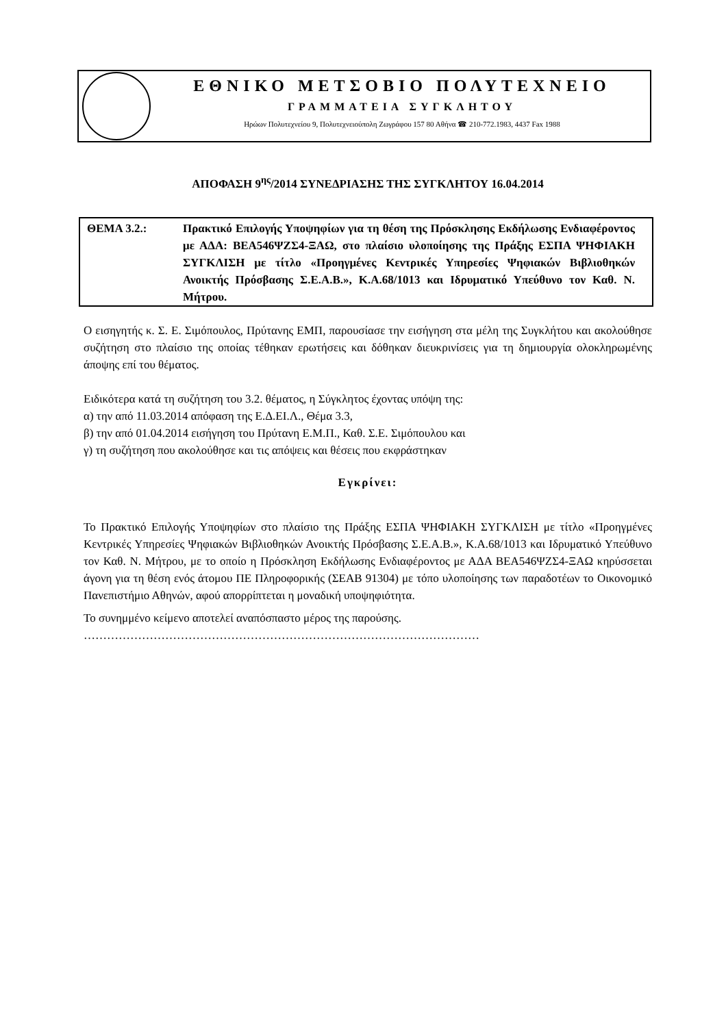ΕΘΝΙΚΟ ΜΕΤΣΟΒΙΟ ΠΟΛΥΤΕΧΝΕΙΟ
ΓΡΑΜΜΑΤΕΙΑ ΣΥΓΚΛΗΤΟΥ
Ηρώων Πολυτεχνείου 9, Πολυτεχνειούπολη Ζωγράφου 157 80 Αθήνα ☎ 210-772.1983, 4437 Fax 1988
ΑΠΟΦΑΣΗ 9<sup>ης</sup>/2014 ΣΥΝΕΔΡΙΑΣΗΣ ΤΗΣ ΣΥΓΚΛΗΤΟΥ 16.04.2014
ΘΕΜΑ 3.2.: Πρακτικό Επιλογής Υποψηφίων για τη θέση της Πρόσκλησης Εκδήλωσης Ενδιαφέροντος με ΑΔΑ: ΒΕΑ546ΨΖΣ4-ΞΑΩ, στο πλαίσιο υλοποίησης της Πράξης ΕΣΠΑ ΨΗΦΙΑΚΗ ΣΥΓΚΛΙΣΗ με τίτλο «Προηγμένες Κεντρικές Υπηρεσίες Ψηφιακών Βιβλιοθηκών Ανοικτής Πρόσβασης Σ.Ε.Α.Β.», Κ.Α.68/1013 και Ιδρυματικό Υπεύθυνο τον Καθ. Ν. Μήτρου.
Ο εισηγητής κ. Σ. Ε. Σιμόπουλος, Πρύτανης ΕΜΠ, παρουσίασε την εισήγηση στα μέλη της Συγκλήτου και ακολούθησε συζήτηση στο πλαίσιο της οποίας τέθηκαν ερωτήσεις και δόθηκαν διευκρινίσεις για τη δημιουργία ολοκληρωμένης άποψης επί του θέματος.
Ειδικότερα κατά τη συζήτηση του 3.2. θέματος, η Σύγκλητος έχοντας υπόψη της:
α) την από 11.03.2014 απόφαση της Ε.Δ.ΕΙ.Λ., Θέμα 3.3,
β) την από 01.04.2014 εισήγηση του Πρύτανη Ε.Μ.Π., Καθ. Σ.Ε. Σιμόπουλου και
γ) τη συζήτηση που ακολούθησε και τις απόψεις και θέσεις που εκφράστηκαν
Εγκρίνει:
Το Πρακτικό Επιλογής Υποψηφίων στο πλαίσιο της Πράξης ΕΣΠΑ ΨΗΦΙΑΚΗ ΣΥΓΚΛΙΣΗ με τίτλο «Προηγμένες Κεντρικές Υπηρεσίες Ψηφιακών Βιβλιοθηκών Ανοικτής Πρόσβασης Σ.Ε.Α.Β.», Κ.Α.68/1013 και Ιδρυματικό Υπεύθυνο τον Καθ. Ν. Μήτρου, με το οποίο η Πρόσκληση Εκδήλωσης Ενδιαφέροντος με ΑΔΑ ΒΕΑ546ΨΖΣ4-ΞΑΩ κηρύσσεται άγονη για τη θέση ενός άτομου ΠΕ Πληροφορικής (ΣΕΑΒ 91304) με τόπο υλοποίησης των παραδοτέων το Οικονομικό Πανεπιστήμιο Αθηνών, αφού απορρίπτεται η μοναδική υποψηφιότητα.
Το συνημμένο κείμενο αποτελεί αναπόσπαστο μέρος της παρούσης.
…………………………………………………………………………………………